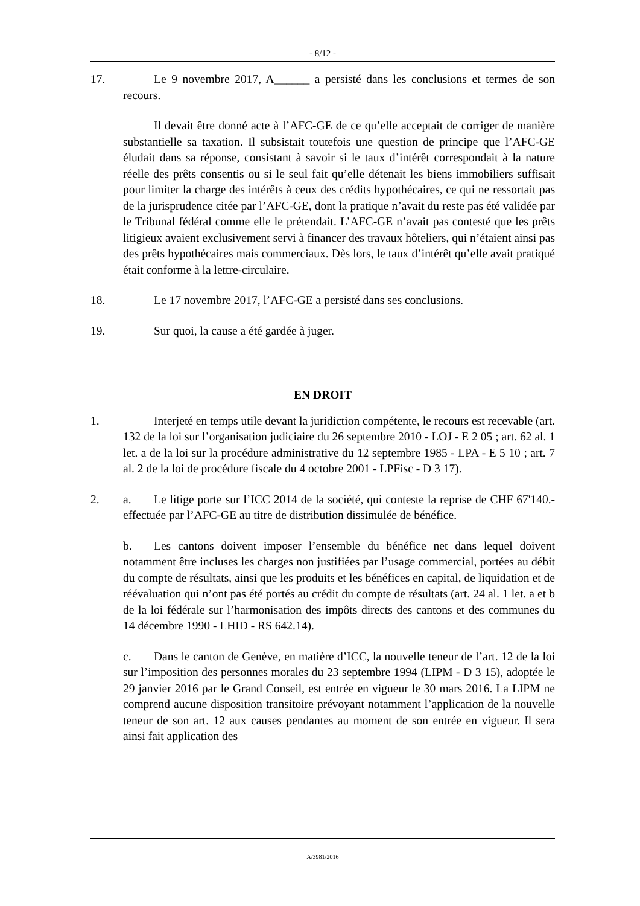- 8/12 -
17. Le 9 novembre 2017, A______ a persisté dans les conclusions et termes de son recours.
Il devait être donné acte à l’AFC-GE de ce qu’elle acceptait de corriger de manière substantielle sa taxation. Il subsistait toutefois une question de principe que l’AFC-GE éludait dans sa réponse, consistant à savoir si le taux d’intérêt correspondait à la nature réelle des prêts consentis ou si le seul fait qu’elle détenait les biens immobiliers suffisait pour limiter la charge des intérêts à ceux des crédits hypothécaires, ce qui ne ressortait pas de la jurisprudence citée par l’AFC-GE, dont la pratique n’avait du reste pas été validée par le Tribunal fédéral comme elle le prétendait. L’AFC-GE n’avait pas contesté que les prêts litigieux avaient exclusivement servi à financer des travaux hôteliers, qui n’étaient ainsi pas des prêts hypothécaires mais commerciaux. Dès lors, le taux d’intérêt qu’elle avait pratiqué était conforme à la lettre-circulaire.
18. Le 17 novembre 2017, l’AFC-GE a persisté dans ses conclusions.
19. Sur quoi, la cause a été gardée à juger.
EN DROIT
1. Interjeté en temps utile devant la juridiction compétente, le recours est recevable (art. 132 de la loi sur l’organisation judiciaire du 26 septembre 2010 - LOJ - E 2 05 ; art. 62 al. 1 let. a de la loi sur la procédure administrative du 12 septembre 1985 - LPA - E 5 10 ; art. 7 al. 2 de la loi de procédure fiscale du 4 octobre 2001 - LPFisc - D 3 17).
2. a. Le litige porte sur l’ICC 2014 de la société, qui conteste la reprise de CHF 67'140.- effectuée par l’AFC-GE au titre de distribution dissimulée de bénéfice.
b. Les cantons doivent imposer l’ensemble du bénéfice net dans lequel doivent notamment être incluses les charges non justifiées par l’usage commercial, portées au débit du compte de résultats, ainsi que les produits et les bénéfices en capital, de liquidation et de réévaluation qui n’ont pas été portés au crédit du compte de résultats (art. 24 al. 1 let. a et b de la loi fédérale sur l’harmonisation des impôts directs des cantons et des communes du 14 décembre 1990 - LHID - RS 642.14).
c. Dans le canton de Genève, en matière d’ICC, la nouvelle teneur de l’art. 12 de la loi sur l’imposition des personnes morales du 23 septembre 1994 (LIPM - D 3 15), adoptée le 29 janvier 2016 par le Grand Conseil, est entrée en vigueur le 30 mars 2016. La LIPM ne comprend aucune disposition transitoire prévoyant notamment l’application de la nouvelle teneur de son art. 12 aux causes pendantes au moment de son entrée en vigueur. Il sera ainsi fait application des
A/3981/2016